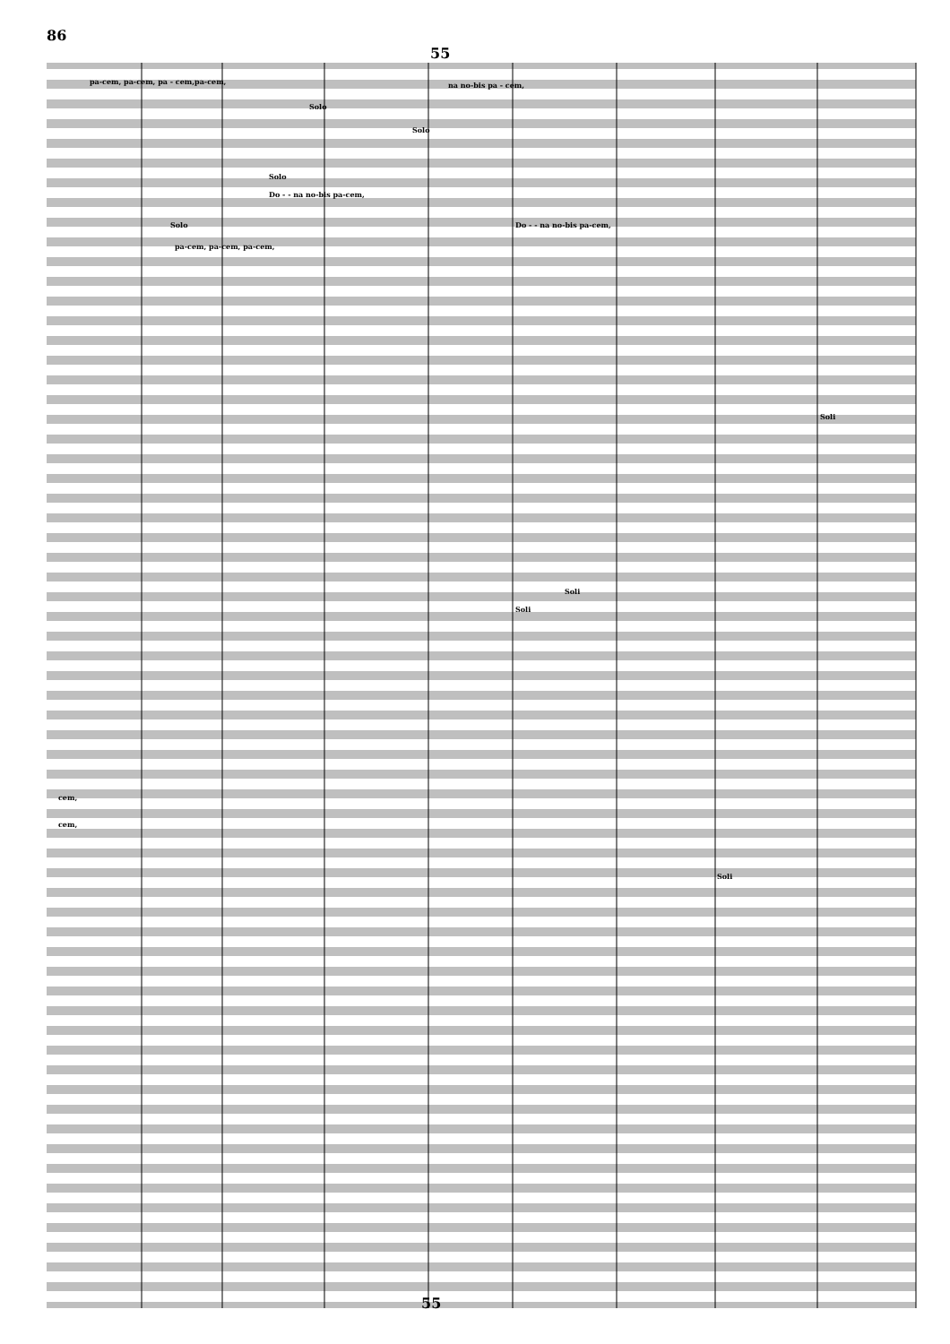86
55
pa-cem, pa-cem, pa - cem,pa-cem,
na no-bis pa - cem,
Solo
Solo
Solo
Do - - na no-bis pa-cem,
Solo
pa-cem, pa-cem, pa-cem,
Do - - na no-bis pa-cem,
Soli
Soli
Soli
Soli
cem,
cem,
55